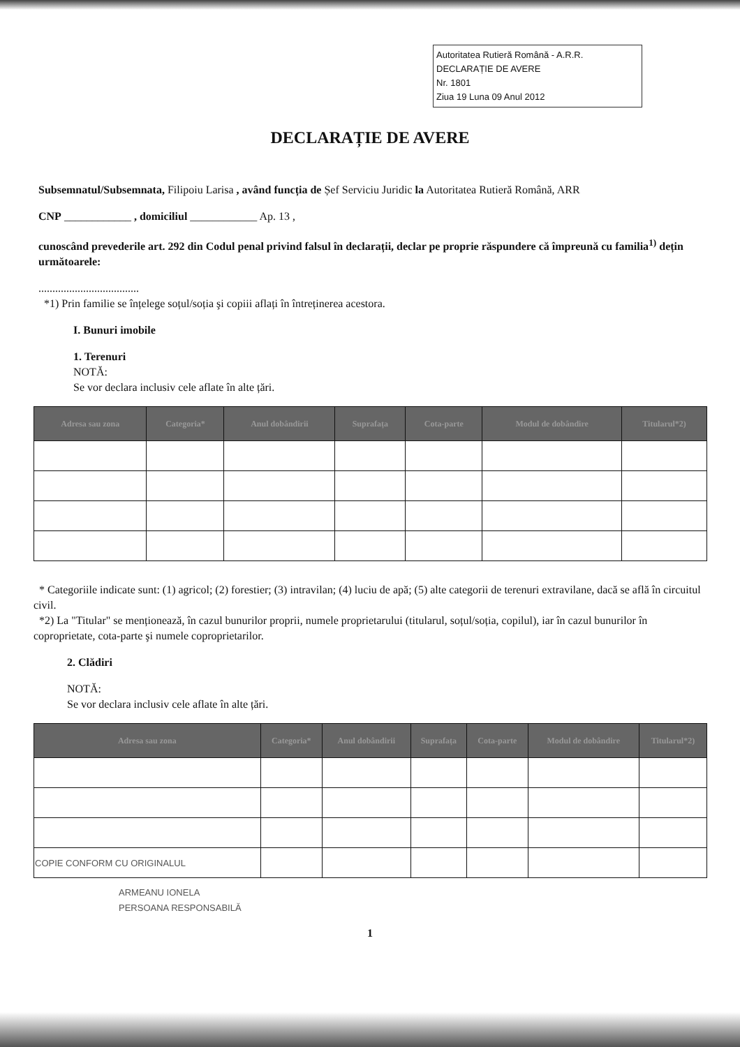Autoritatea Rutieră Română - A.R.R.
DECLARAȚIE DE AVERE
Nr. 1801
Ziua 19 Luna 09 Anul 2012
DECLARAȚIE DE AVERE
Subsemnatul/Subsemnata, Filipoiu Larisa , având funcția de Șef Serviciu Juridic la Autoritatea Rutieră Română, ARR
CNP ____________ , domiciliul ____________ Ap. 13 ,
cunoscând prevederile art. 292 din Codul penal privind falsul în declarații, declar pe proprie răspundere că împreună cu familia<sup>1)</sup> dețin următoarele:
....................................
*1) Prin familie se înțelege soțul/soția şi copiii aflați în întreținerea acestora.
I. Bunuri imobile
1. Terenuri
NOTĂ:
Se vor declara inclusiv cele aflate în alte țări.
| Adresa sau zona | Categoria* | Anul dobândirii | Suprafața | Cota-parte | Modul de dobândire | Titularul*2) |
| --- | --- | --- | --- | --- | --- | --- |
* Categoriile indicate sunt: (1) agricol; (2) forestier; (3) intravilan; (4) luciu de apă; (5) alte categorii de terenuri extravilane, dacă se află în circuitul civil.
*2) La "Titular" se menționează, în cazul bunurilor proprii, numele proprietarului (titularul, soțul/soția, copilul), iar în cazul bunurilor în coproprietate, cota-parte şi numele coproprietarilor.
2. Clădiri
NOTĂ:
Se vor declara inclusiv cele aflate în alte țări.
| Adresa sau zona | Categoria* | Anul dobândirii | Suprafața | Cota-parte | Modul de dobândire | Titularul*2) |
| --- | --- | --- | --- | --- | --- | --- |
| COPIE CONFORM CU ORIGINALUL | | | | | | |
ARMEANU IONELA
PERSOANA RESPONSABILĂ
1